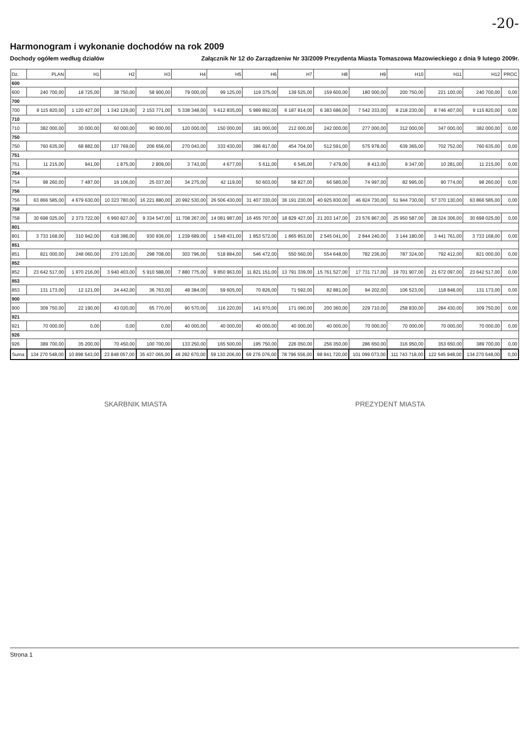-20-
Harmonogram i wykonanie dochodów na rok 2009
Dochody ogółem według działów Załącznik Nr 12 do Zarządzeniw Nr 33/2009 Prezydenta Miasta Tomaszowa Mazowieckiego z dnia 9 lutego 2009r.
| Dz. | PLAN | H1 | H2 | H3 | H4 | H5 | H6 | H7 | H8 | H9 | H10 | H11 | H12 | PROC |
| --- | --- | --- | --- | --- | --- | --- | --- | --- | --- | --- | --- | --- | --- | --- |
| 600 | | | | | | | | | | | | | | |
| 600 | 240 700,00 | 18 725,00 | 38 750,00 | 58 900,00 | 79 000,00 | 99 125,00 | 119 375,00 | 139 525,00 | 159 600,00 | 180 000,00 | 200 750,00 | 221 100,00 | 240 700,00 | 0,00 |
| 700 | | | | | | | | | | | | | | |
| 700 | 9 115 820,00 | 1 120 427,00 | 1 342 129,00 | 2 153 771,00 | 5 338 348,00 | 5 612 835,00 | 5 989 892,00 | 6 187 814,00 | 6 383 686,00 | 7 542 333,00 | 8 218 230,00 | 8 746 407,00 | 9 115 820,00 | 0,00 |
| 710 | | | | | | | | | | | | | | |
| 710 | 382 000,00 | 30 000,00 | 60 000,00 | 90 000,00 | 120 000,00 | 150 000,00 | 181 000,00 | 212 000,00 | 242 000,00 | 277 000,00 | 312 000,00 | 347 000,00 | 382 000,00 | 0,00 |
| 750 | | | | | | | | | | | | | | |
| 750 | 760 635,00 | 68 882,00 | 137 769,00 | 206 656,00 | 270 043,00 | 333 430,00 | 396 817,00 | 454 704,00 | 512 591,00 | 575 978,00 | 639 365,00 | 702 752,00 | 760 635,00 | 0,00 |
| 751 | | | | | | | | | | | | | | |
| 751 | 11 215,00 | 941,00 | 1 875,00 | 2 809,00 | 3 743,00 | 4 677,00 | 5 611,00 | 6 545,00 | 7 479,00 | 8 413,00 | 9 347,00 | 10 281,00 | 11 215,00 | 0,00 |
| 754 | | | | | | | | | | | | | | |
| 754 | 98 260,00 | 7 487,00 | 16 106,00 | 25 037,00 | 34 275,00 | 42 119,00 | 50 603,00 | 58 827,00 | 66 580,00 | 74 997,00 | 82 995,00 | 90 774,00 | 98 260,00 | 0,00 |
| 756 | | | | | | | | | | | | | | |
| 756 | 63 866 585,00 | 4 679 630,00 | 10 323 780,00 | 16 221 880,00 | 20 992 530,00 | 26 506 430,00 | 31 407 330,00 | 36 191 230,00 | 40 925 830,00 | 46 824 730,00 | 51 944 730,00 | 57 370 130,00 | 63 866 585,00 | 0,00 |
| 758 | | | | | | | | | | | | | | |
| 758 | 30 698 025,00 | 2 373 722,00 | 6 960 827,00 | 9 334 547,00 | 11 708 267,00 | 14 081 987,00 | 16 455 707,00 | 18 829 427,00 | 21 203 147,00 | 23 576 867,00 | 25 950 587,00 | 28 324 306,00 | 30 698 025,00 | 0,00 |
| 801 | | | | | | | | | | | | | | |
| 801 | 3 733 168,00 | 310 942,00 | 618 386,00 | 930 936,00 | 1 239 689,00 | 1 548 431,00 | 1 853 572,00 | 1 865 853,00 | 2 545 041,00 | 2 844 240,00 | 3 144 180,00 | 3 441 761,00 | 3 733 168,00 | 0,00 |
| 851 | | | | | | | | | | | | | | |
| 851 | 821 000,00 | 248 060,00 | 270 120,00 | 298 708,00 | 303 796,00 | 518 884,00 | 546 472,00 | 550 560,00 | 554 648,00 | 782 236,00 | 787 324,00 | 792 412,00 | 821 000,00 | 0,00 |
| 852 | | | | | | | | | | | | | | |
| 852 | 23 642 517,00 | 1 970 216,00 | 3 940 403,00 | 5 910 588,00 | 7 880 775,00 | 9 850 963,00 | 11 821 151,00 | 13 791 339,00 | 15 761 527,00 | 17 731 717,00 | 19 701 907,00 | 21 672 097,00 | 23 642 517,00 | 0,00 |
| 853 | | | | | | | | | | | | | | |
| 853 | 131 173,00 | 12 121,00 | 24 442,00 | 36 763,00 | 48 384,00 | 59 605,00 | 70 826,00 | 71 592,00 | 82 881,00 | 94 202,00 | 106 523,00 | 118 848,00 | 131 173,00 | 0,00 |
| 900 | | | | | | | | | | | | | | |
| 900 | 309 750,00 | 22 190,00 | 43 020,00 | 65 770,00 | 90 570,00 | 116 220,00 | 141 970,00 | 171 090,00 | 200 360,00 | 229 710,00 | 258 830,00 | 284 430,00 | 309 750,00 | 0,00 |
| 921 | | | | | | | | | | | | | | |
| 921 | 70 000,00 | 0,00 | 0,00 | 0,00 | 40 000,00 | 40 000,00 | 40 000,00 | 40 000,00 | 40 000,00 | 70 000,00 | 70 000,00 | 70 000,00 | 70 000,00 | 0,00 |
| 926 | | | | | | | | | | | | | | |
| 926 | 389 700,00 | 35 200,00 | 70 450,00 | 100 700,00 | 133 250,00 | 165 500,00 | 195 750,00 | 226 050,00 | 256 350,00 | 286 650,00 | 316 950,00 | 353 650,00 | 389 700,00 | 0,00 |
| Suma | 134 270 548,00 | 10 898 543,00 | 23 848 057,00 | 35 437 065,00 | 48 282 670,00 | 59 130 206,00 | 69 276 076,00 | 78 796 556,00 | 88 941 720,00 | 101 099 073,00 | 111 743 718,00 | 122 545 948,00 | 134 270 548,00 | 0,00 |
SKARBNIK MIASTA PREZYDENT MIASTA
Strona 1